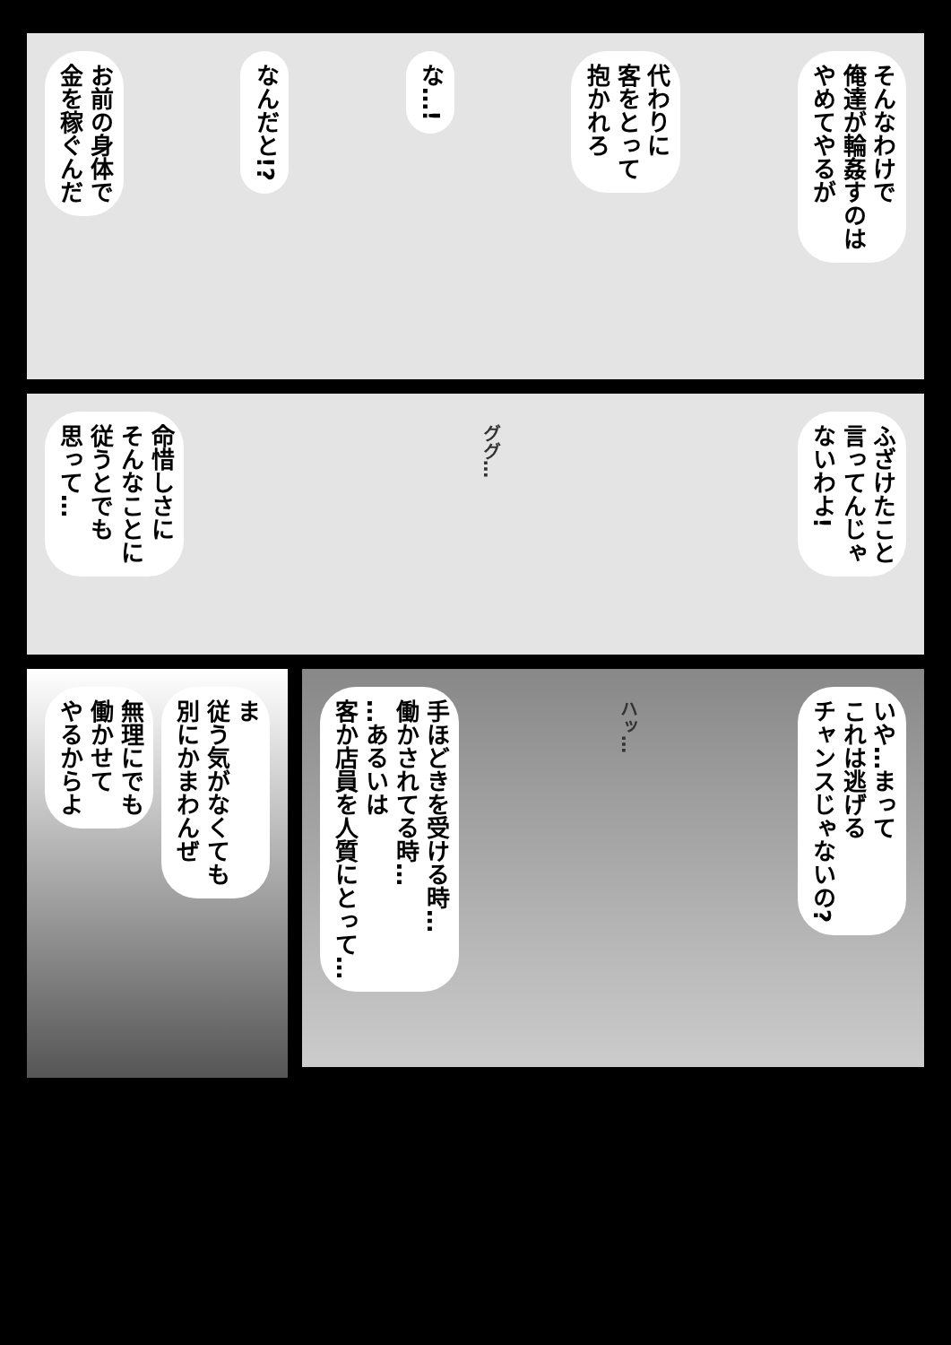そんなわけで
俺達が輪姦すのは
やめてやるが
代わりに
客をとって
抱かれろ
な…!
なんだと!?
お前の身体で
金を稼ぐんだ
ふざけたこと
言ってんじゃ
ないわよ!
ググ…
命惜しさに
そんなことに
従うとでも
思って…
いや…まって
これは逃げる
チャンスじゃないの?
ハッ…
手ほどきを受ける時…
働かされてる時…
…あるいは
客か店員を人質にとって…
ま
従う気がなくても
別にかまわんぜ
無理にでも
働かせて
やるからよ